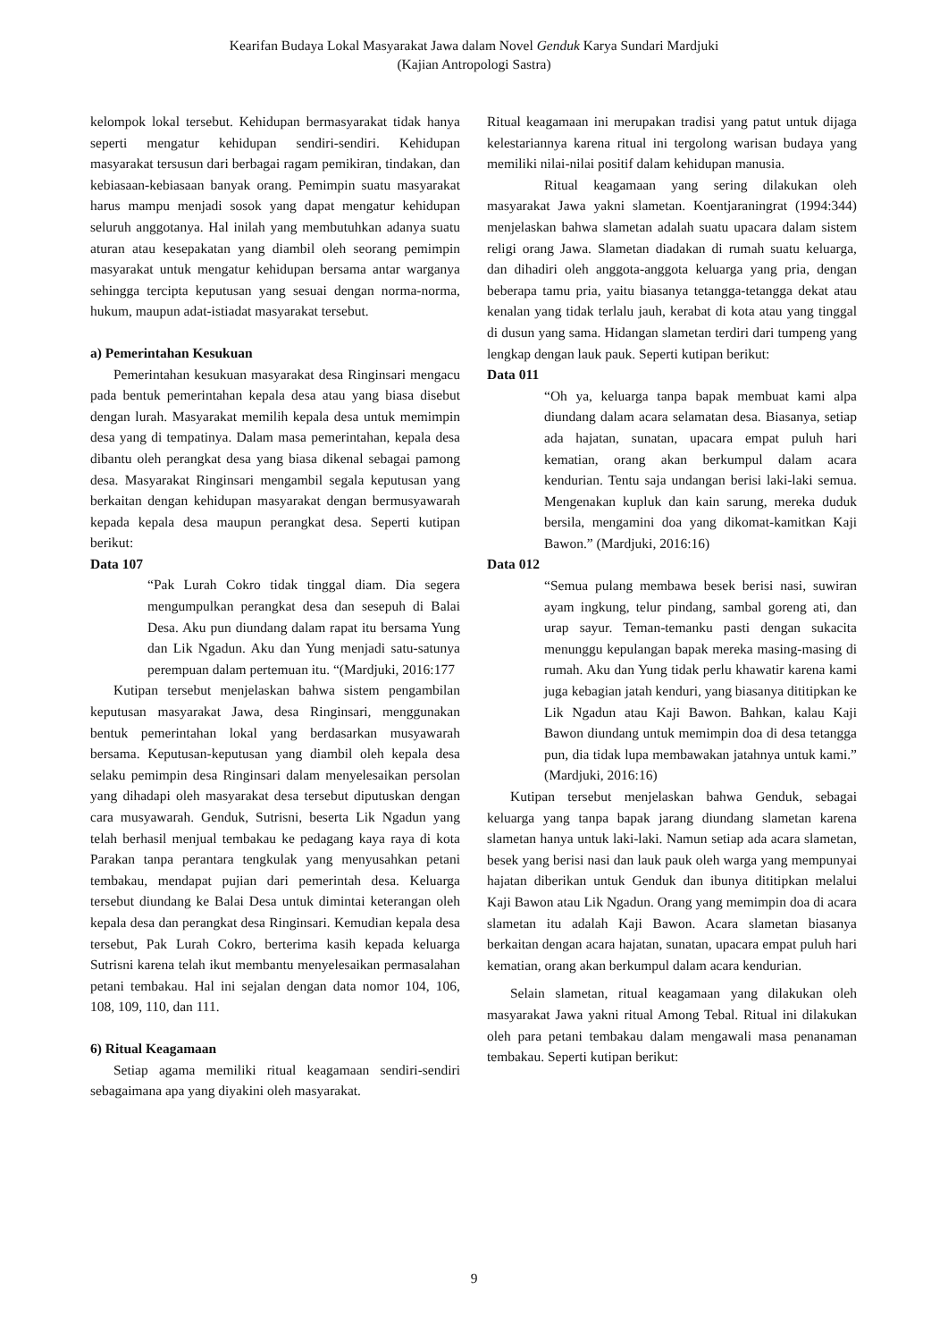Kearifan Budaya Lokal Masyarakat Jawa dalam Novel Genduk Karya Sundari Mardjuki
(Kajian Antropologi Sastra)
kelompok lokal tersebut. Kehidupan bermasyarakat tidak hanya seperti mengatur kehidupan sendiri-sendiri. Kehidupan masyarakat tersusun dari berbagai ragam pemikiran, tindakan, dan kebiasaan-kebiasaan banyak orang. Pemimpin suatu masyarakat harus mampu menjadi sosok yang dapat mengatur kehidupan seluruh anggotanya. Hal inilah yang membutuhkan adanya suatu aturan atau kesepakatan yang diambil oleh seorang pemimpin masyarakat untuk mengatur kehidupan bersama antar warganya sehingga tercipta keputusan yang sesuai dengan norma-norma, hukum, maupun adat-istiadat masyarakat tersebut.
a) Pemerintahan Kesukuan
Pemerintahan kesukuan masyarakat desa Ringinsari mengacu pada bentuk pemerintahan kepala desa atau yang biasa disebut dengan lurah. Masyarakat memilih kepala desa untuk memimpin desa yang di tempatinya. Dalam masa pemerintahan, kepala desa dibantu oleh perangkat desa yang biasa dikenal sebagai pamong desa. Masyarakat Ringinsari mengambil segala keputusan yang berkaitan dengan kehidupan masyarakat dengan bermusyawarah kepada kepala desa maupun perangkat desa. Seperti kutipan berikut:
Data 107
“Pak Lurah Cokro tidak tinggal diam. Dia segera mengumpulkan perangkat desa dan sesepuh di Balai Desa. Aku pun diundang dalam rapat itu bersama Yung dan Lik Ngadun. Aku dan Yung menjadi satu-satunya perempuan dalam pertemuan itu. “(Mardjuki, 2016:177
Kutipan tersebut menjelaskan bahwa sistem pengambilan keputusan masyarakat Jawa, desa Ringinsari, menggunakan bentuk pemerintahan lokal yang berdasarkan musyawarah bersama. Keputusan-keputusan yang diambil oleh kepala desa selaku pemimpin desa Ringinsari dalam menyelesaikan persolan yang dihadapi oleh masyarakat desa tersebut diputuskan dengan cara musyawarah. Genduk, Sutrisni, beserta Lik Ngadun yang telah berhasil menjual tembakau ke pedagang kaya raya di kota Parakan tanpa perantara tengkulak yang menyusahkan petani tembakau, mendapat pujian dari pemerintah desa. Keluarga tersebut diundang ke Balai Desa untuk dimintai keterangan oleh kepala desa dan perangkat desa Ringinsari. Kemudian kepala desa tersebut, Pak Lurah Cokro, berterima kasih kepada keluarga Sutrisni karena telah ikut membantu menyelesaikan permasalahan petani tembakau. Hal ini sejalan dengan data nomor 104, 106, 108, 109, 110, dan 111.
6) Ritual Keagamaan
Setiap agama memiliki ritual keagamaan sendiri-sendiri sebagaimana apa yang diyakini oleh masyarakat.
Ritual keagamaan ini merupakan tradisi yang patut untuk dijaga kelestariannya karena ritual ini tergolong warisan budaya yang memiliki nilai-nilai positif dalam kehidupan manusia.
Ritual keagamaan yang sering dilakukan oleh masyarakat Jawa yakni slametan. Koentjaraningrat (1994:344) menjelaskan bahwa slametan adalah suatu upacara dalam sistem religi orang Jawa. Slametan diadakan di rumah suatu keluarga, dan dihadiri oleh anggota-anggota keluarga yang pria, dengan beberapa tamu pria, yaitu biasanya tetangga-tetangga dekat atau kenalan yang tidak terlalu jauh, kerabat di kota atau yang tinggal di dusun yang sama. Hidangan slametan terdiri dari tumpeng yang lengkap dengan lauk pauk. Seperti kutipan berikut:
Data 011
“Oh ya, keluarga tanpa bapak membuat kami alpa diundang dalam acara selamatan desa. Biasanya, setiap ada hajatan, sunatan, upacara empat puluh hari kematian, orang akan berkumpul dalam acara kendurian. Tentu saja undangan berisi laki-laki semua. Mengenakan kupluk dan kain sarung, mereka duduk bersila, mengamini doa yang dikomat-kamitkan Kaji Bawon.” (Mardjuki, 2016:16)
Data 012
“Semua pulang membawa besek berisi nasi, suwiran ayam ingkung, telur pindang, sambal goreng ati, dan urap sayur. Teman-temanku pasti dengan sukacita menunggu kepulangan bapak mereka masing-masing di rumah. Aku dan Yung tidak perlu khawatir karena kami juga kebagian jatah kenduri, yang biasanya dititipkan ke Lik Ngadun atau Kaji Bawon. Bahkan, kalau Kaji Bawon diundang untuk memimpin doa di desa tetangga pun, dia tidak lupa membawakan jatahnya untuk kami.” (Mardjuki, 2016:16)
Kutipan tersebut menjelaskan bahwa Genduk, sebagai keluarga yang tanpa bapak jarang diundang slametan karena slametan hanya untuk laki-laki. Namun setiap ada acara slametan, besek yang berisi nasi dan lauk pauk oleh warga yang mempunyai hajatan diberikan untuk Genduk dan ibunya dititipkan melalui Kaji Bawon atau Lik Ngadun. Orang yang memimpin doa di acara slametan itu adalah Kaji Bawon. Acara slametan biasanya berkaitan dengan acara hajatan, sunatan, upacara empat puluh hari kematian, orang akan berkumpul dalam acara kendurian.
Selain slametan, ritual keagamaan yang dilakukan oleh masyarakat Jawa yakni ritual Among Tebal. Ritual ini dilakukan oleh para petani tembakau dalam mengawali masa penanaman tembakau. Seperti kutipan berikut:
9